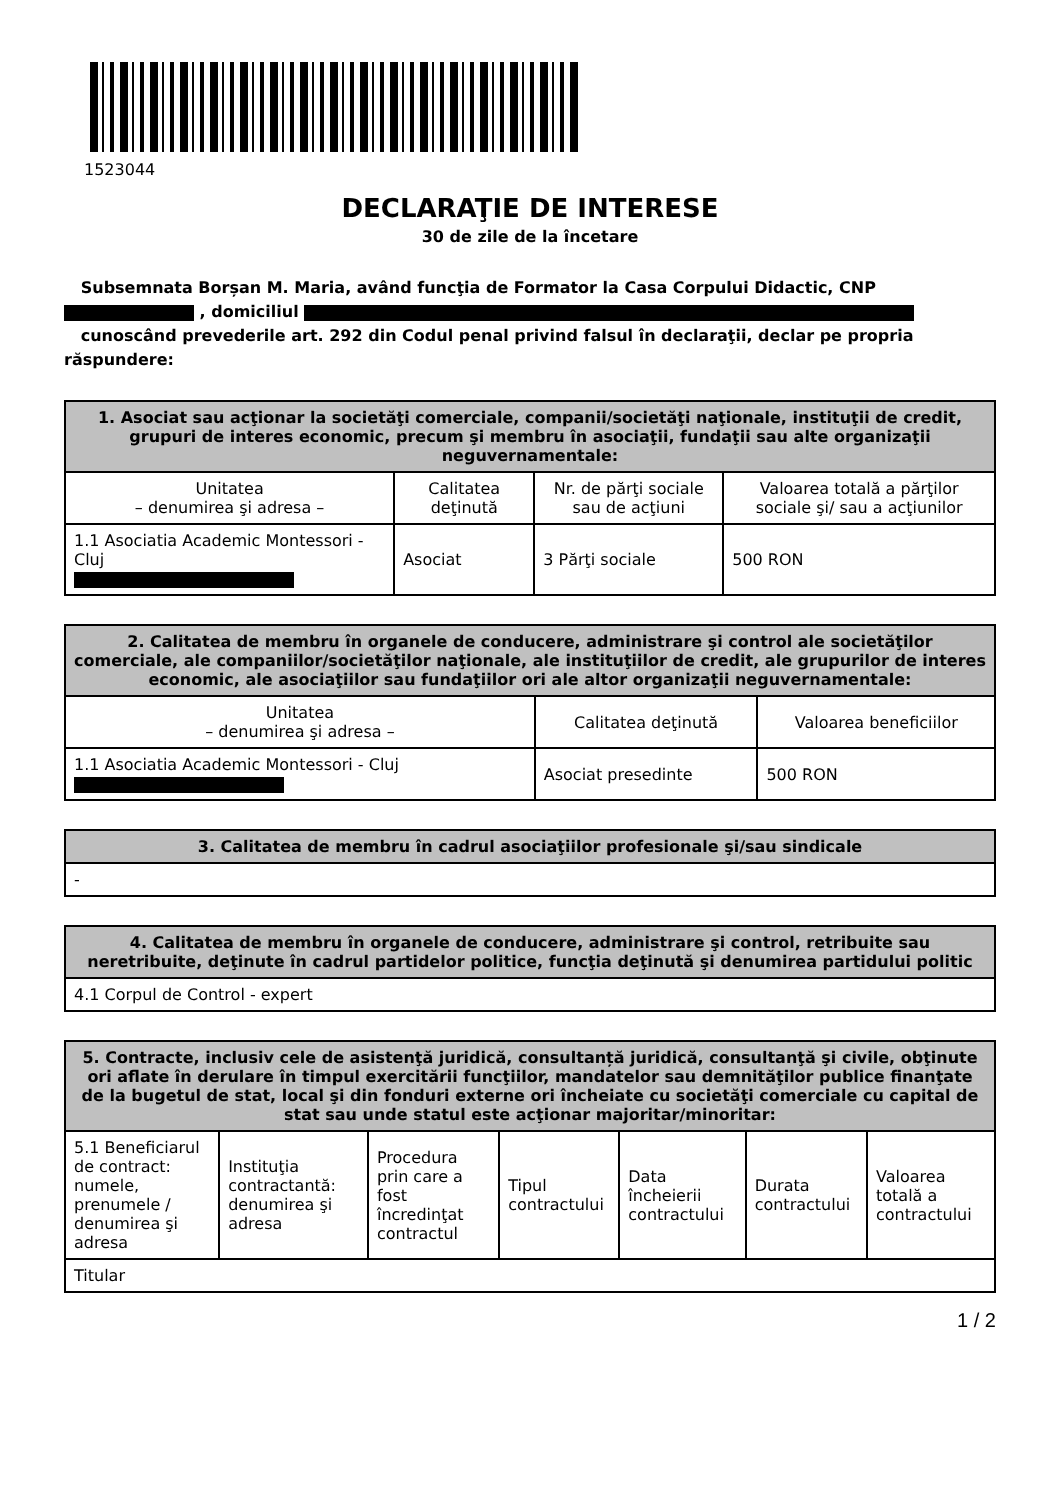1523044
DECLARAŢIE DE INTERESE
30 de zile de la încetare
Subsemnata Borșan M. Maria, având funcţia de Formator la Casa Corpului Didactic, CNP
, domiciliul
cunoscând prevederile art. 292 din Codul penal privind falsul în declaraţii, declar pe propria răspundere:
| 1. Asociat sau acţionar la societăţi comerciale, companii/societăţi naţionale, instituţii de credit, grupuri de interes economic, precum şi membru în asociaţii, fundaţii sau alte organizaţii neguvernamentale: | | | |
| --- | --- | --- | --- |
| Unitatea – denumirea şi adresa – | Calitatea deţinută | Nr. de părţi sociale sau de acţiuni | Valoarea totală a părţilor sociale şi/ sau a acţiunilor |
| 1.1 Asociatia Academic Montessori - Cluj | Asociat | 3 Părţi sociale | 500 RON |
| 2. Calitatea de membru în organele de conducere, administrare şi control ale societăţilor comerciale, ale companiilor/societăţilor naţionale, ale instituţiilor de credit, ale grupurilor de interes economic, ale asociaţiilor sau fundaţiilor ori ale altor organizaţii neguvernamentale: | | |
| --- | --- | --- |
| Unitatea – denumirea şi adresa – | Calitatea deţinută | Valoarea beneficiilor |
| 1.1 Asociatia Academic Montessori - Cluj | Asociat presedinte | 500 RON |
| 3. Calitatea de membru în cadrul asociaţiilor profesionale şi/sau sindicale |
| --- |
| - |
| 4. Calitatea de membru în organele de conducere, administrare şi control, retribuite sau neretribuite, deţinute în cadrul partidelor politice, funcţia deţinută şi denumirea partidului politic |
| --- |
| 4.1 Corpul de Control - expert |
| 5. Contracte, inclusiv cele de asistenţă juridică, consultanță juridică, consultanţă şi civile, obţinute ori aflate în derulare în timpul exercitării funcţiilor, mandatelor sau demnităţilor publice finanţate de la bugetul de stat, local şi din fonduri externe ori încheiate cu societăţi comerciale cu capital de stat sau unde statul este acţionar majoritar/minoritar: | | | | | | |
| --- | --- | --- | --- | --- | --- | --- |
| 5.1 Beneficiarul de contract: numele, prenumele / denumirea şi adresa | Instituţia contractantă: denumirea şi adresa | Procedura prin care a fost încredinţat contractul | Tipul contractului | Data încheierii contractului | Durata contractului | Valoarea totală a contractului |
| Titular | | | | | | |
1 / 2